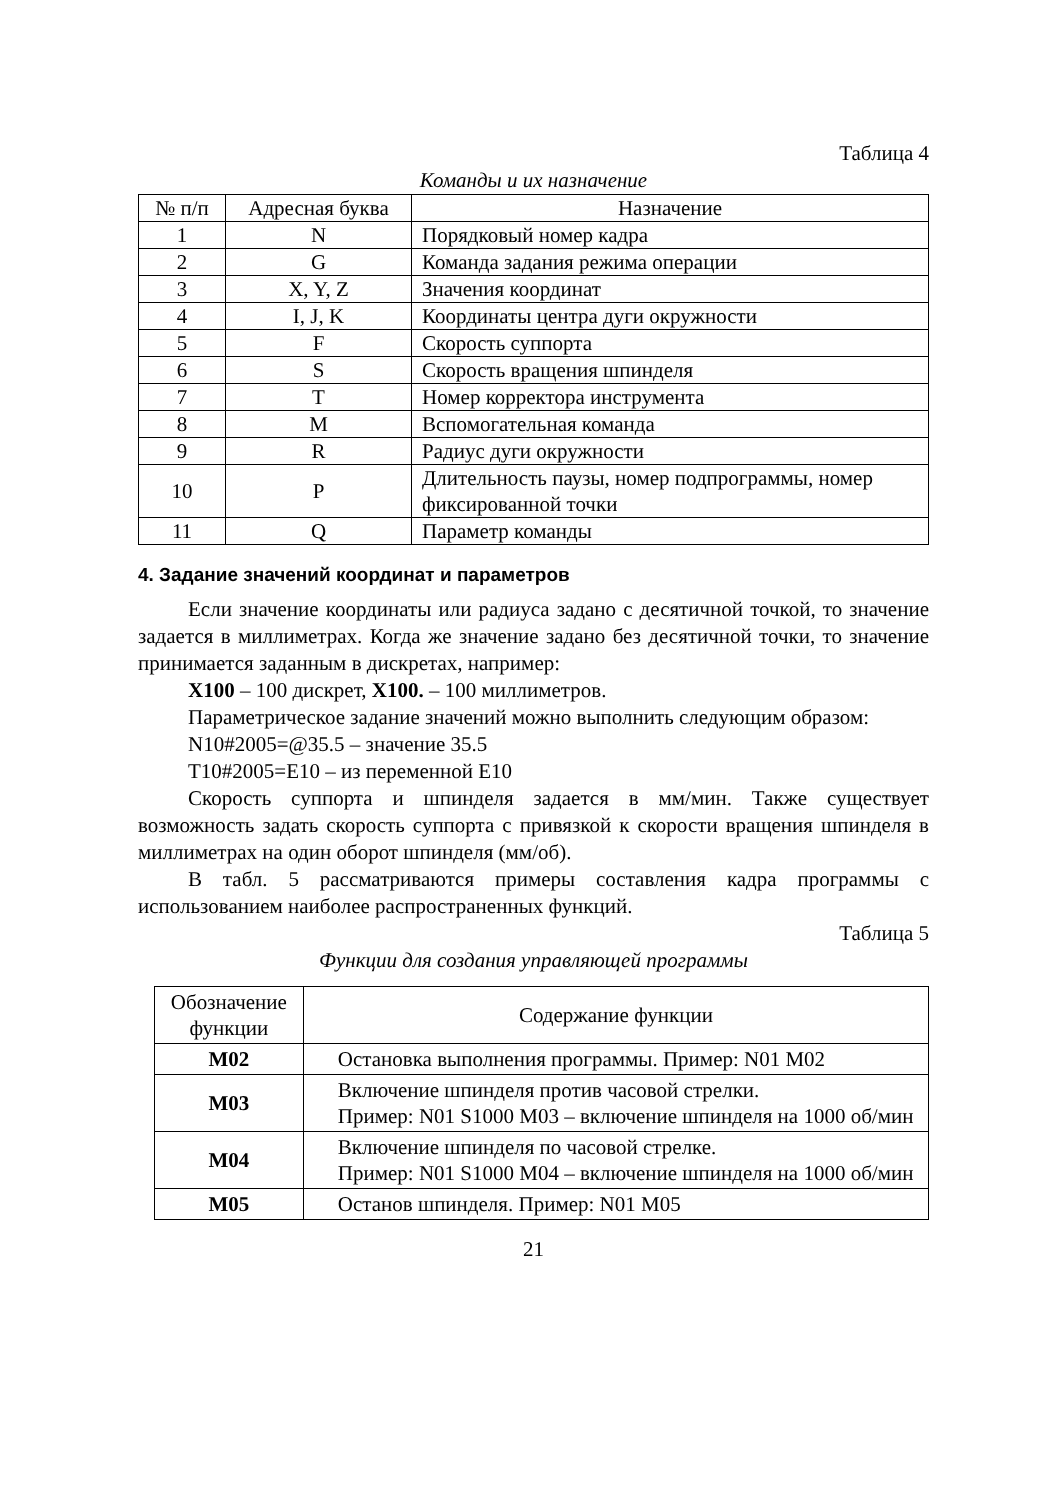Таблица 4
Команды и их назначение
| № п/п | Адресная буква | Назначение |
| --- | --- | --- |
| 1 | N | Порядковый номер кадра |
| 2 | G | Команда задания режима операции |
| 3 | X, Y, Z | Значения координат |
| 4 | I, J, K | Координаты центра дуги окружности |
| 5 | F | Скорость суппорта |
| 6 | S | Скорость вращения шпинделя |
| 7 | T | Номер корректора инструмента |
| 8 | M | Вспомогательная команда |
| 9 | R | Радиус дуги окружности |
| 10 | P | Длительность паузы, номер подпрограммы, номер фиксированной точки |
| 11 | Q | Параметр команды |
4. Задание значений координат и параметров
Если значение координаты или радиуса задано с десятичной точкой, то значение задается в миллиметрах. Когда же значение задано без десятичной точки, то значение принимается заданным в дискретах, например:
X100 – 100 дискрет, X100. – 100 миллиметров.
Параметрическое задание значений можно выполнить следующим образом:
N10#2005=@35.5 – значение 35.5
T10#2005=E10 – из переменной E10
Скорость суппорта и шпинделя задается в мм/мин. Также существует возможность задать скорость суппорта с привязкой к скорости вращения шпинделя в миллиметрах на один оборот шпинделя (мм/об).
В табл. 5 рассматриваются примеры составления кадра программы с использованием наиболее распространенных функций.
Таблица 5
Функции для создания управляющей программы
| Обозначение функции | Содержание функции |
| --- | --- |
| M02 | Остановка выполнения программы. Пример: N01 M02 |
| M03 | Включение шпинделя против часовой стрелки. Пример: N01 S1000 M03 – включение шпинделя на 1000 об/мин |
| M04 | Включение шпинделя по часовой стрелке. Пример: N01 S1000 M04 – включение шпинделя на 1000 об/мин |
| M05 | Останов шпинделя. Пример: N01 M05 |
21